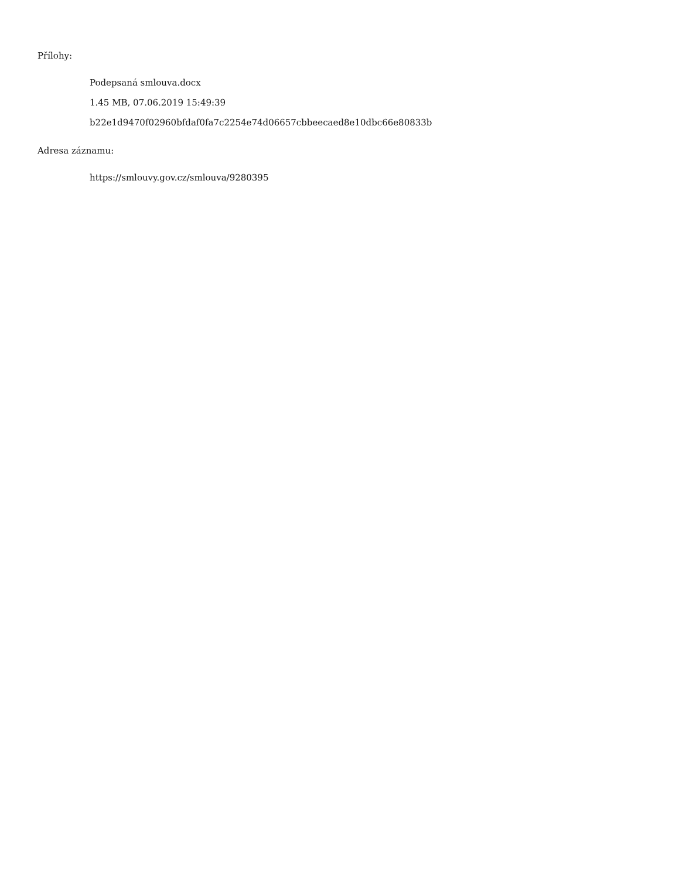Přílohy:
Podepsaná smlouva.docx
1.45 MB, 07.06.2019 15:49:39
b22e1d9470f02960bfdaf0fa7c2254e74d06657cbbeecaed8e10dbc66e80833b
Adresa záznamu:
https://smlouvy.gov.cz/smlouva/9280395